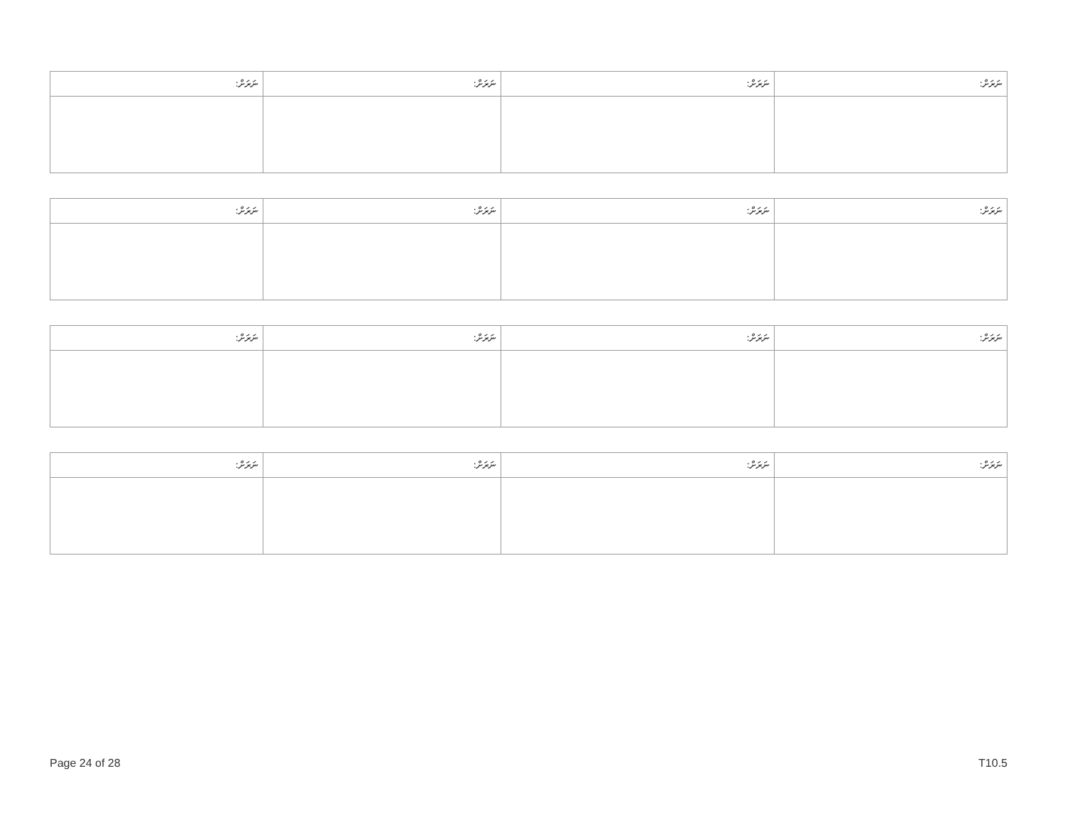| ނަރަށް: | ނަރަށް: | ނަރަށް: | ނަރަށް: |
| ނަރަށް: | ނަރަށް: | ނަރަށް: | ނަރަށް: |
| ނަރަށް: | ނަރަށް: | ނަރަށް: | ނަރަށް: |
| ނަރަށް: | ނަރަށް: | ނަރަށް: | ނަރަށް: |
Page 24 of 28 T10.5